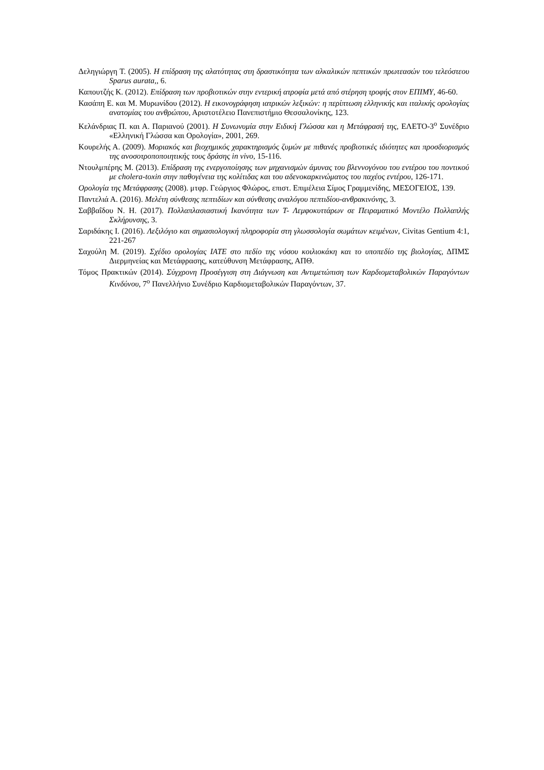Δεληγιώργη Τ. (2005). Η επίδραση της αλατότητας στη δραστικότητα των αλκαλικών πεπτικών πρωτεασών του τελεόστεου Sparus aurata,, 6.
Καπουτζής Κ. (2012). Επίδραση των προβιοτικών στην εντερική ατροφία μετά από στέρηση τροφής στον ΕΠΙΜΥ, 46-60.
Κασάπη Ε. και Μ. Μυρωνίδου (2012). Η εικονογράφηση ιατρικών λεξικών: η περίπτωση ελληνικής και ιταλικής ορολογίας ανατομίας του ανθρώπου, Αριστοτέλειο Πανεπιστήμιο Θεσσαλονίκης, 123.
Κελάνδριας Π. και Α. Παριανού (2001). Η Συνωνυμία στην Ειδική Γλώσσα και η Μετάφρασή της, ΕΛΕΤΟ-3<sup>ο</sup> Συνέδριο «Ελληνική Γλώσσα και Ορολογία», 2001, 269.
Κουρελής Α. (2009). Μοριακός και βιοχημικός χαρακτηρισμός ζυμών με πιθανές προβιοτικές ιδιότητες και προσδιορισμός της ανοσοτροποποιητικής τους δράσης in vivo, 15-116.
Ντουλμπέρης Μ. (2013). Επίδραση της ενεργοποίησης των μηχανισμών άμυνας του βλεννογόνου του εντέρου του ποντικού με cholera-toxin στην παθογένεια της κολίτιδας και του αδενοκαρκινώματος του παχέος εντέρου, 126-171.
Ορολογία της Μετάφρασης (2008). μτφρ. Γεώργιος Φλώρος, επιστ. Επιμέλεια Σίμος Γραμμενίδης, ΜΕΣΟΓΕΙΟΣ, 139.
Παντελιά Α. (2016). Μελέτη σύνθεσης πεπτιδίων και σύνθεσης αναλόγου πεπτιδίου-ανθρακινόνης, 3.
Σαββαΐδου Ν. Η. (2017). Πολλαπλασιαστική Ικανότητα των Τ- Λεμφοκυττάρων σε Πειραματικό Μοντέλο Πολλαπλής Σκλήρυνσης, 3.
Σαριδάκης Ι. (2016). Λεξιλόγιο και σημασιολογική πληροφορία στη γλωσσολογία σωμάτων κειμένων, Civitas Gentium 4:1, 221-267
Σαχούλη Μ. (2019). Σχέδιο ορολογίας IATE στο πεδίο της νόσου κοιλιοκάκη και το υποπεδίο της βιολογίας, ΔΠΜΣ Διερμηνείας και Μετάφρασης, κατεύθυνση Μετάφρασης, ΑΠΘ.
Τόμος Πρακτικών (2014). Σύγχρονη Προσέγγιση στη Διάγνωση και Αντιμετώπιση των Καρδιομεταβολικών Παραγόντων Κινδύνου, 7<sup>ο</sup> Πανελλήνιο Συνέδριο Καρδιομεταβολικών Παραγόντων, 37.